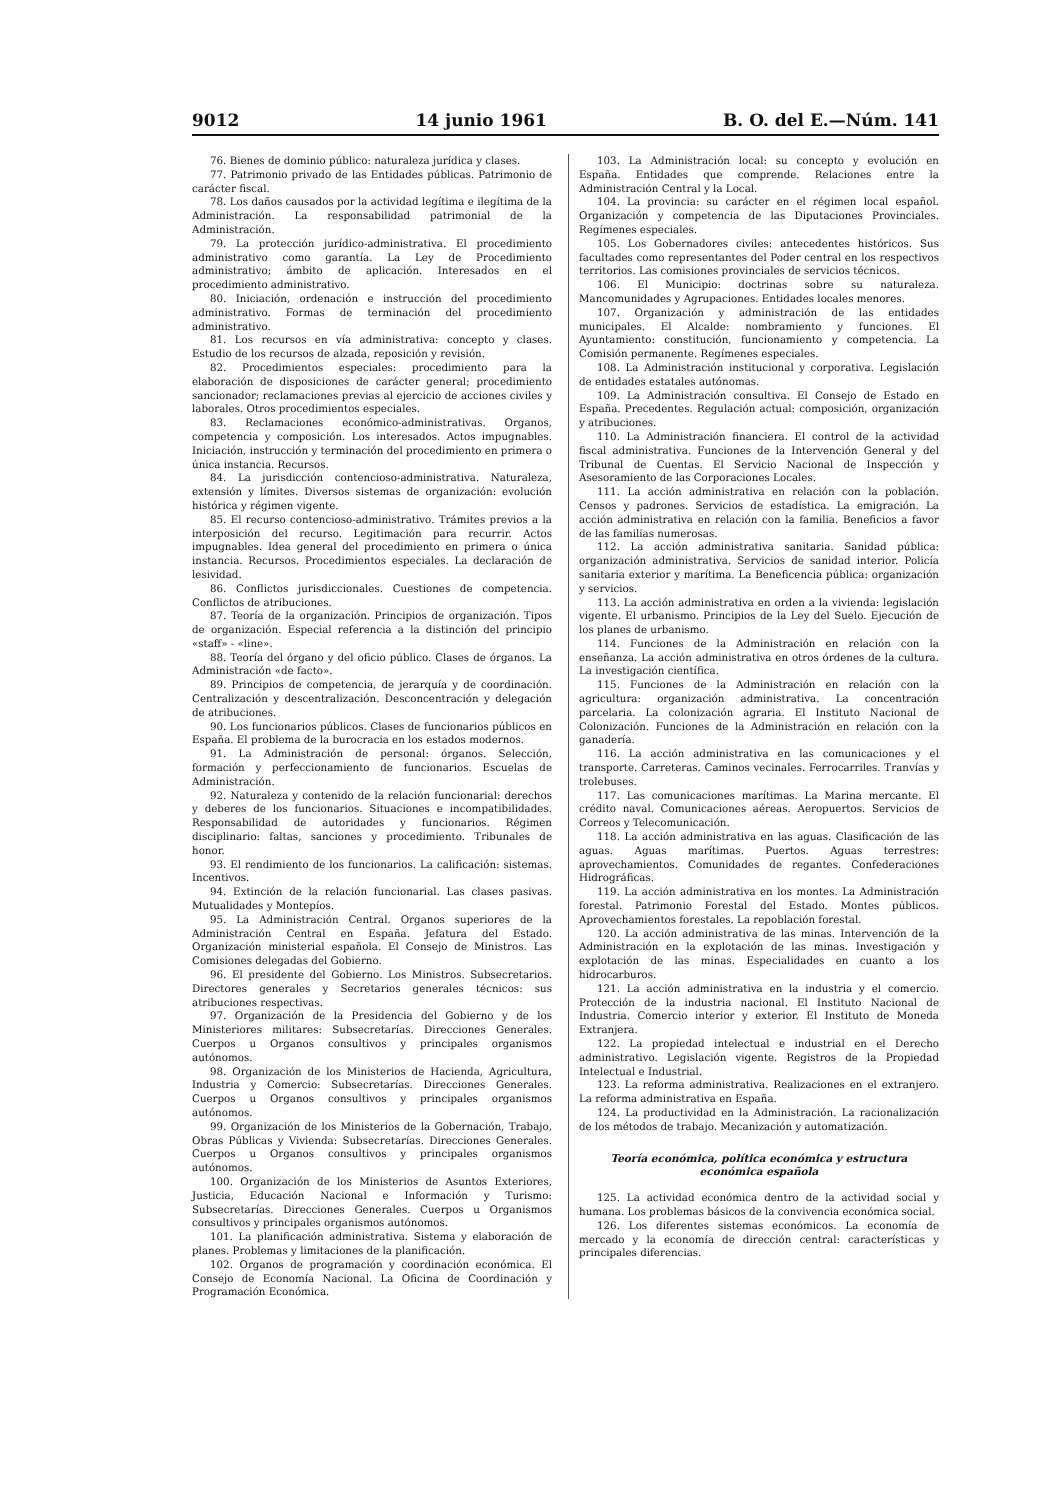9012 14 junio 1961 B. O. del E.—Núm. 141
76. Bienes de dominio público: naturaleza jurídica y clases.
77. Patrimonio privado de las Entidades públicas. Patrimonio de carácter fiscal.
78. Los daños causados por la actividad legítima e ilegítima de la Administración. La responsabilidad patrimonial de la Administración.
79. La protección jurídico-administrativa. El procedimiento administrativo como garantía. La Ley de Procedimiento administrativo; ámbito de aplicación. Interesados en el procedimiento administrativo.
80. Iniciación, ordenación e instrucción del procedimiento administrativo. Formas de terminación del procedimiento administrativo.
81. Los recursos en vía administrativa: concepto y clases. Estudio de los recursos de alzada, reposición y revisión.
82. Procedimientos especiales: procedimiento para la elaboración de disposiciones de carácter general; procedimiento sancionador; reclamaciones previas al ejercicio de acciones civiles y laborales. Otros procedimientos especiales.
83. Reclamaciones económico-administrativas. Organos, competencia y composición. Los interesados. Actos impugnables. Iniciación, instrucción y terminación del procedimiento en primera o única instancia. Recursos.
84. La jurisdicción contencioso-administrativa. Naturaleza, extensión y límites. Diversos sistemas de organización: evolución histórica y régimen vigente.
85. El recurso contencioso-administrativo. Trámites previos a la interposición del recurso. Legitimación para recurrir. Actos impugnables. Idea general del procedimiento en primera o única instancia. Recursos. Procedimientos especiales. La declaración de lesividad.
86. Conflictos jurisdiccionales. Cuestiones de competencia. Conflictos de atribuciones.
87. Teoría de la organización. Principios de organización. Tipos de organización. Especial referencia a la distinción del principio «staff» - «line».
88. Teoría del órgano y del oficio público. Clases de órganos. La Administración «de facto».
89. Principios de competencia, de jerarquía y de coordinación. Centralización y descentralización. Desconcentración y delegación de atribuciones.
90. Los funcionarios públicos. Clases de funcionarios públicos en España. El problema de la burocracia en los estados modernos.
91. La Administración de personal: órganos. Selección, formación y perfeccionamiento de funcionarios. Escuelas de Administración.
92. Naturaleza y contenido de la relación funcionarial: derechos y deberes de los funcionarios. Situaciones e incompatibilidades. Responsabilidad de autoridades y funcionarios. Régimen disciplinario: faltas, sanciones y procedimiento. Tribunales de honor.
93. El rendimiento de los funcionarios. La calificación: sistemas. Incentivos.
94. Extinción de la relación funcionarial. Las clases pasivas. Mutualidades y Montepíos.
95. La Administración Central. Organos superiores de la Administración Central en España. Jefatura del Estado. Organización ministerial española. El Consejo de Ministros. Las Comisiones delegadas del Gobierno.
96. El presidente del Gobierno. Los Ministros. Subsecretarios. Directores generales y Secretarios generales técnicos: sus atribuciones respectivas.
97. Organización de la Presidencia del Gobierno y de los Ministeriores militares: Subsecretarías. Direcciones Generales. Cuerpos u Organos consultivos y principales organismos autónomos.
98. Organización de los Ministerios de Hacienda, Agricultura, Industria y Comercio: Subsecretarías. Direcciones Generales. Cuerpos u Organos consultivos y principales organismos autónomos.
99. Organización de los Ministerios de la Gobernación, Trabajo, Obras Públicas y Vivienda: Subsecretarías. Direcciones Generales. Cuerpos u Organos consultivos y principales organismos autónomos.
100. Organización de los Ministerios de Asuntos Exteriores, Justicia, Educación Nacional e Información y Turismo: Subsecretarías. Direcciones Generales. Cuerpos u Organismos consultivos y principales organismos autónomos.
101. La planificación administrativa. Sistema y elaboración de planes. Problemas y limitaciones de la planificación.
102. Organos de programación y coordinación económica. El Consejo de Economía Nacional. La Oficina de Coordinación y Programación Económica.
103. La Administración local: su concepto y evolución en España. Entidades que comprende. Relaciones entre la Administración Central y la Local.
104. La provincia: su carácter en el régimen local español. Organización y competencia de las Diputaciones Provinciales. Regímenes especiales.
105. Los Gobernadores civiles: antecedentes históricos. Sus facultades como representantes del Poder central en los respectivos territorios. Las comisiones provinciales de servicios técnicos.
106. El Municipio: doctrinas sobre su naturaleza. Mancomunidades y Agrupaciones. Entidades locales menores.
107. Organización y administración de las entidades municipales. El Alcalde: nombramiento y funciones. El Ayuntamiento: constitución, funcionamiento y competencia. La Comisión permanente. Regímenes especiales.
108. La Administración institucional y corporativa. Legislación de entidades estatales autónomas.
109. La Administración consultiva. El Consejo de Estado en España. Precedentes. Regulación actual: composición, organización y atribuciones.
110. La Administración financiera. El control de la actividad fiscal administrativa. Funciones de la Intervención General y del Tribunal de Cuentas. El Servicio Nacional de Inspección y Asesoramiento de las Corporaciones Locales.
111. La acción administrativa en relación con la población. Censos y padrones. Servicios de estadística. La emigración. La acción administrativa en relación con la familia. Beneficios a favor de las familias numerosas.
112. La acción administrativa sanitaria. Sanidad pública: organización administrativa. Servicios de sanidad interior. Policía sanitaria exterior y marítima. La Beneficencia pública: organización y servicios.
113. La acción administrativa en orden a la vivienda: legislación vigente. El urbanismo. Principios de la Ley del Suelo. Ejecución de los planes de urbanismo.
114. Funciones de la Administración en relación con la enseñanza. La acción administrativa en otros órdenes de la cultura. La investigación científica.
115. Funciones de la Administración en relación con la agricultura: organización administrativa. La concentración parcelaria. La colonización agraria. El Instituto Nacional de Colonización. Funciones de la Administración en relación con la ganadería.
116. La acción administrativa en las comunicaciones y el transporte. Carreteras. Caminos vecinales. Ferrocarriles. Tranvías y trolebuses.
117. Las comunicaciones marítimas. La Marina mercante. El crédito naval. Comunicaciones aéreas. Aeropuertos. Servicios de Correos y Telecomunicación.
118. La acción administrativa en las aguas. Clasificación de las aguas. Aguas marítimas. Puertos. Aguas terrestres: aprovechamientos. Comunidades de regantes. Confederaciones Hidrográficas.
119. La acción administrativa en los montes. La Administración forestal. Patrimonio Forestal del Estado. Montes públicos. Aprovechamientos forestales. La repoblación forestal.
120. La acción administrativa de las minas. Intervención de la Administración en la explotación de las minas. Investigación y explotación de las minas. Especialidades en cuanto a los hidrocarburos.
121. La acción administrativa en la industria y el comercio. Protección de la industria nacional. El Instituto Nacional de Industria. Comercio interior y exterior. El Instituto de Moneda Extranjera.
122. La propiedad intelectual e industrial en el Derecho administrativo. Legislación vigente. Registros de la Propiedad Intelectual e Industrial.
123. La reforma administrativa. Realizaciones en el extranjero. La reforma administrativa en España.
124. La productividad en la Administración. La racionalización de los métodos de trabajo. Mecanización y automatización.
Teoría económica, política económica y estructura económica española
125. La actividad económica dentro de la actividad social y humana. Los problemas básicos de la convivencia económica social.
126. Los diferentes sistemas económicos. La economía de mercado y la economía de dirección central: características y principales diferencias.